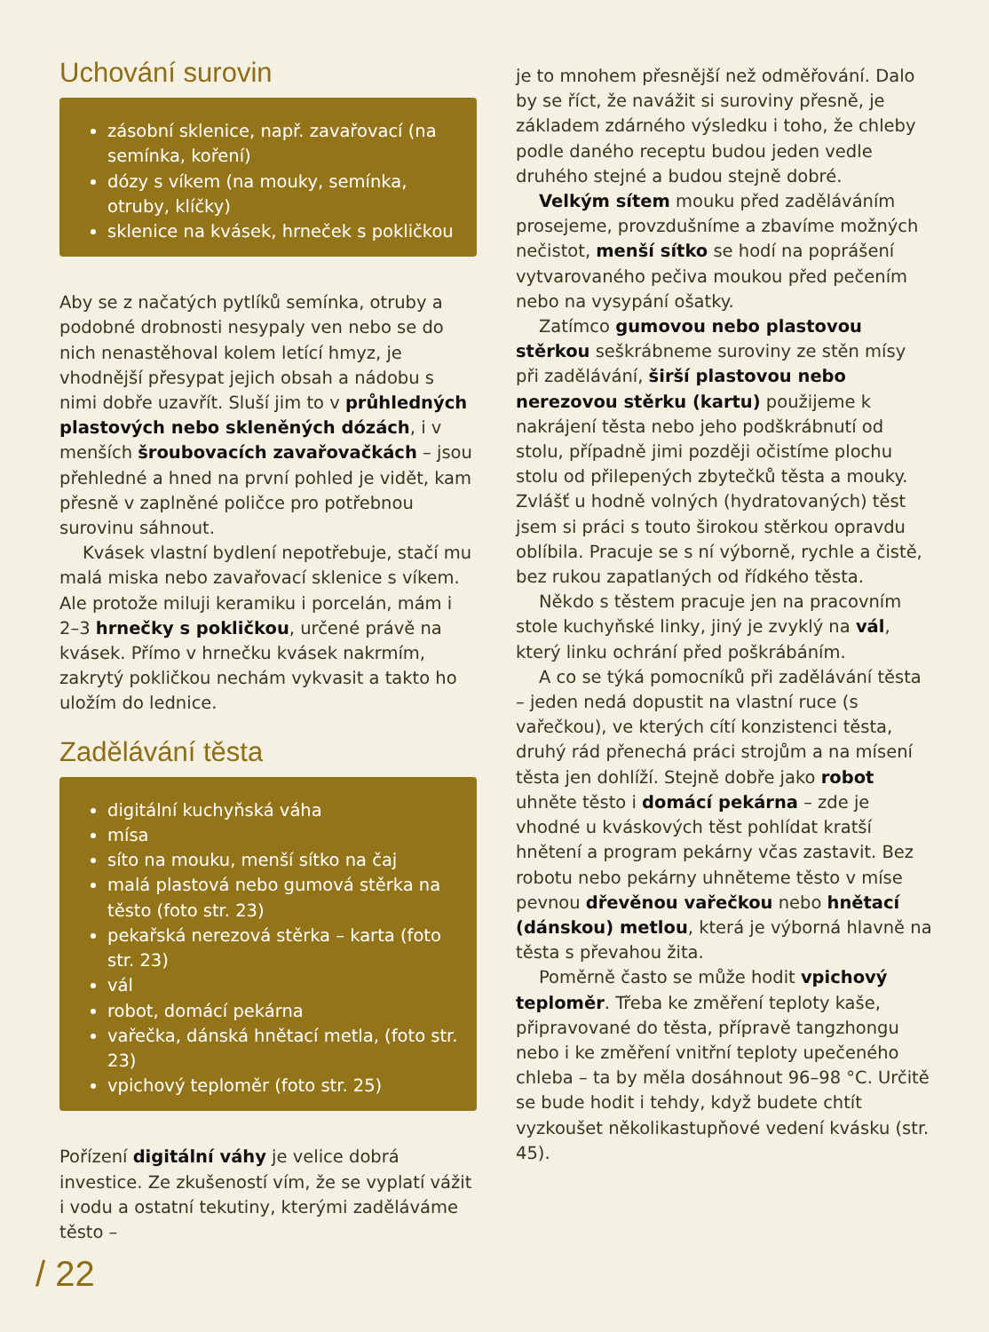Uchování surovin
zásobní sklenice, např. zavařovací (na semínka, koření)
dózy s víkem (na mouky, semínka, otruby, klíčky)
sklenice na kvásek, hrneček s pokličkou
Aby se z načatých pytlíků semínka, otruby a podobné drobnosti nesypaly ven nebo se do nich nenastěhoval kolem letící hmyz, je vhodnější přesypat jejich obsah a nádobu s nimi dobře uzavřít. Sluší jim to v průhledných plastových nebo skleněných dózách, i v menších šroubovacích zavařovačkách – jsou přehledné a hned na první pohled je vidět, kam přesně v zaplněné poličce pro potřebnou surovinu sáhnout.
Kvásek vlastní bydlení nepotřebuje, stačí mu malá miska nebo zavařovací sklenice s víkem. Ale protože miluji keramiku i porcelán, mám i 2–3 hrnečky s pokličkou, určené právě na kvásek. Přímo v hrnečku kvásek nakrmím, zakrytý pokličkou nechám vykvasit a takto ho uložím do lednice.
Zadělávání těsta
digitální kuchyňská váha
mísa
síto na mouku, menší sítko na čaj
malá plastová nebo gumová stěrka na těsto (foto str. 23)
pekařská nerezová stěrka – karta (foto str. 23)
vál
robot, domácí pekárna
vařečka, dánská hnětací metla, (foto str. 23)
vpichový teploměr (foto str. 25)
Pořízení digitální váhy je velice dobrá investice. Ze zkušeností vím, že se vyplatí vážit i vodu a ostatní tekutiny, kterými zaděláváme těsto –
je to mnohem přesnější než odměřování. Dalo by se říct, že navážit si suroviny přesně, je základem zdárného výsledku i toho, že chleby podle daného receptu budou jeden vedle druhého stejné a budou stejně dobré.
Velkým sítem mouku před zaděláváním prosejeme, provzdušníme a zbavíme možných nečistot, menší sítko se hodí na poprášení vytvarovaného pečiva moukou před pečením nebo na vysypání ošatky.
Zatímco gumovou nebo plastovou stěrkou seškrábneme suroviny ze stěn mísy při zadělávání, širší plastovou nebo nerezovou stěrku (kartu) použijeme k nakrájení těsta nebo jeho podškrábnutí od stolu, případně jimi později očistíme plochu stolu od přilepených zbytečků těsta a mouky. Zvlášť u hodně volných (hydratovaných) těst jsem si práci s touto širokou stěrkou opravdu oblíbila. Pracuje se s ní výborně, rychle a čistě, bez rukou zapatlaných od řídkého těsta.
Někdo s těstem pracuje jen na pracovním stole kuchyňské linky, jiný je zvyklý na vál, který linku ochrání před poškrábáním.
A co se týká pomocníků při zadělávání těsta – jeden nedá dopustit na vlastní ruce (s vařečkou), ve kterých cítí konzistenci těsta, druhý rád přenechá práci strojům a na mísení těsta jen dohlíží. Stejně dobře jako robot uhněte těsto i domácí pekárna – zde je vhodné u kváskových těst pohlídat kratší hnětení a program pekárny včas zastavit. Bez robotu nebo pekárny uhněteme těsto v míse pevnou dřevěnou vařečkou nebo hnětací (dánskou) metlou, která je výborná hlavně na těsta s převahou žita.
Poměrně často se může hodit vpichový teploměr. Třeba ke změření teploty kaše, připravované do těsta, přípravě tangzhongu nebo i ke změření vnitřní teploty upečeného chleba – ta by měla dosáhnout 96–98 °C. Určitě se bude hodit i tehdy, když budete chtít vyzkoušet několikastupňové vedení kvásku (str. 45).
/ 22